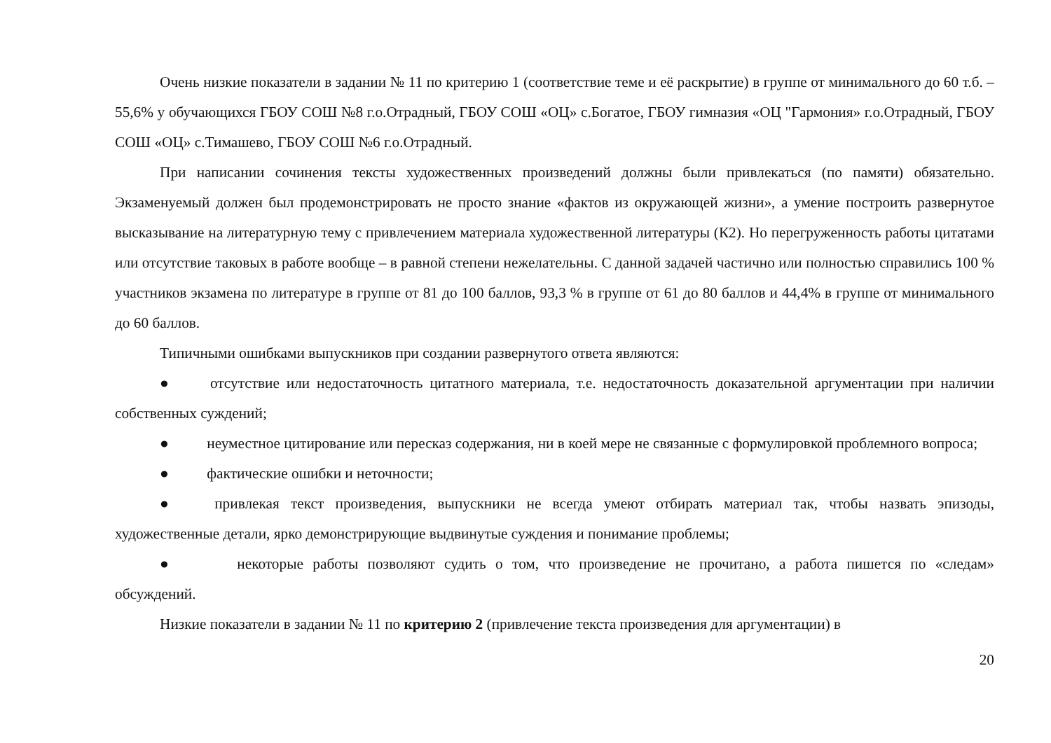Очень низкие показатели в задании № 11 по критерию 1 (соответствие теме и её раскрытие) в группе от минимального до 60 т.б. – 55,6% у обучающихся ГБОУ СОШ №8 г.о.Отрадный, ГБОУ СОШ «ОЦ» с.Богатое, ГБОУ гимназия «ОЦ "Гармония» г.о.Отрадный, ГБОУ СОШ «ОЦ» с.Тимашево, ГБОУ СОШ №6 г.о.Отрадный.
При написании сочинения тексты художественных произведений должны были привлекаться (по памяти) обязательно. Экзаменуемый должен был продемонстрировать не просто знание «фактов из окружающей жизни», а умение построить развернутое высказывание на литературную тему с привлечением материала художественной литературы (К2). Но перегруженность работы цитатами или отсутствие таковых в работе вообще – в равной степени нежелательны. С данной задачей частично или полностью справились 100 % участников экзамена по литературе в группе от 81 до 100 баллов, 93,3 % в группе от 61 до 80 баллов и 44,4% в группе от минимального до 60 баллов.
Типичными ошибками выпускников при создании развернутого ответа являются:
● отсутствие или недостаточность цитатного материала, т.е. недостаточность доказательной аргументации при наличии собственных суждений;
● неуместное цитирование или пересказ содержания, ни в коей мере не связанные с формулировкой проблемного вопроса;
● фактические ошибки и неточности;
● привлекая текст произведения, выпускники не всегда умеют отбирать материал так, чтобы назвать эпизоды, художественные детали, ярко демонстрирующие выдвинутые суждения и понимание проблемы;
● некоторые работы позволяют судить о том, что произведение не прочитано, а работа пишется по «следам» обсуждений.
Низкие показатели в задании № 11 по критерию 2 (привлечение текста произведения для аргументации) в
20